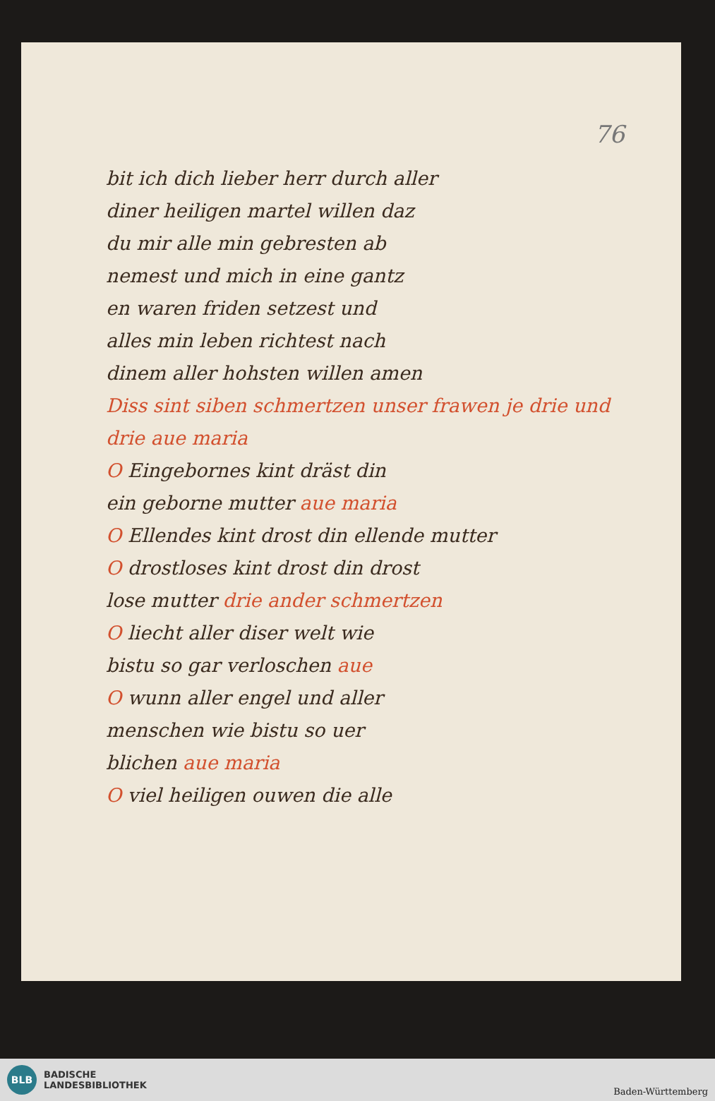76
bit ich dich lieber herr durch aller
diner heiligen martel willen daz
du mir alle min gebresten ab
nemest und mich in eine gantz
en waren friden setzest und
alles min leben richtest nach
dinem aller hohsten willen amen
Diss sint siben schmertzen unser frawen je drie und drie aue maria
O Eingebornes kint dräst din
ein geborne mutter aue maria
O Ellendes kint drost din ellende mutter
O drostloses kint drost din drost
lose mutter drie ander schmertzen
O liecht aller diser welt wie
bistu so gar verloschen aue
O wunn aller engel und aller
menschen wie bistu so uer
blichen aue maria
O viel heiligen ouwen die alle
BLB
BADISCHE
LANDESBIBLIOTHEK
Baden-Württemberg